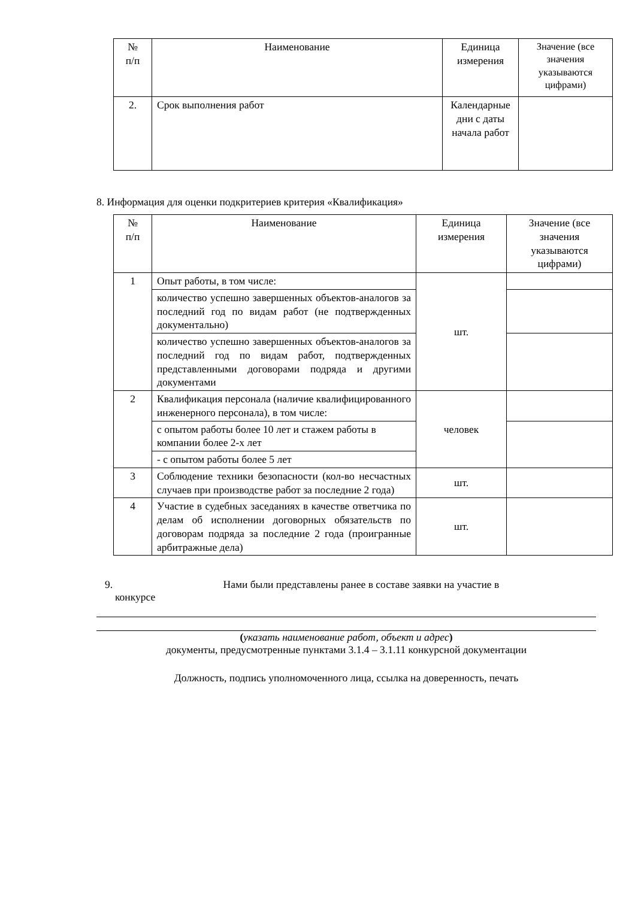| № п/п | Наименование | Единица измерения | Значение (все значения указываются цифрами) |
| --- | --- | --- | --- |
| 2. | Срок выполнения работ | Календарные дни с даты начала работ | |
8. Информация для оценки подкритериев критерия «Квалификация»
| № п/п | Наименование | Единица измерения | Значение (все значения указываются цифрами) |
| --- | --- | --- | --- |
| 1 | Опыт работы, в том числе: | шт. | |
| | количество успешно завершенных объектов-аналогов за последний год по видам работ (не подтвержденных документально) | | |
| | количество успешно завершенных объектов-аналогов за последний год по видам работ, подтвержденных представленными договорами подряда и другими документами | | |
| 2 | Квалификация персонала (наличие квалифицированного инженерного персонала), в том числе: | человек | |
| | с опытом работы более 10 лет и стажем работы в компании более 2-х лет | | |
| | - с опытом работы более 5 лет | | |
| 3 | Соблюдение техники безопасности (кол-во несчастных случаев при производстве работ за последние 2 года) | шт. | |
| 4 | Участие в судебных заседаниях в качестве ответчика по делам об исполнении договорных обязательств по договорам подряда за последние 2 года (проигранные арбитражные дела) | шт. | |
9. Нами были представлены ранее в составе заявки на участие в
конкурсе
(указать наименование работ, объект и адрес)
документы, предусмотренные пунктами 3.1.4 – 3.1.11 конкурсной документации
Должность, подпись уполномоченного лица, ссылка на доверенность, печать